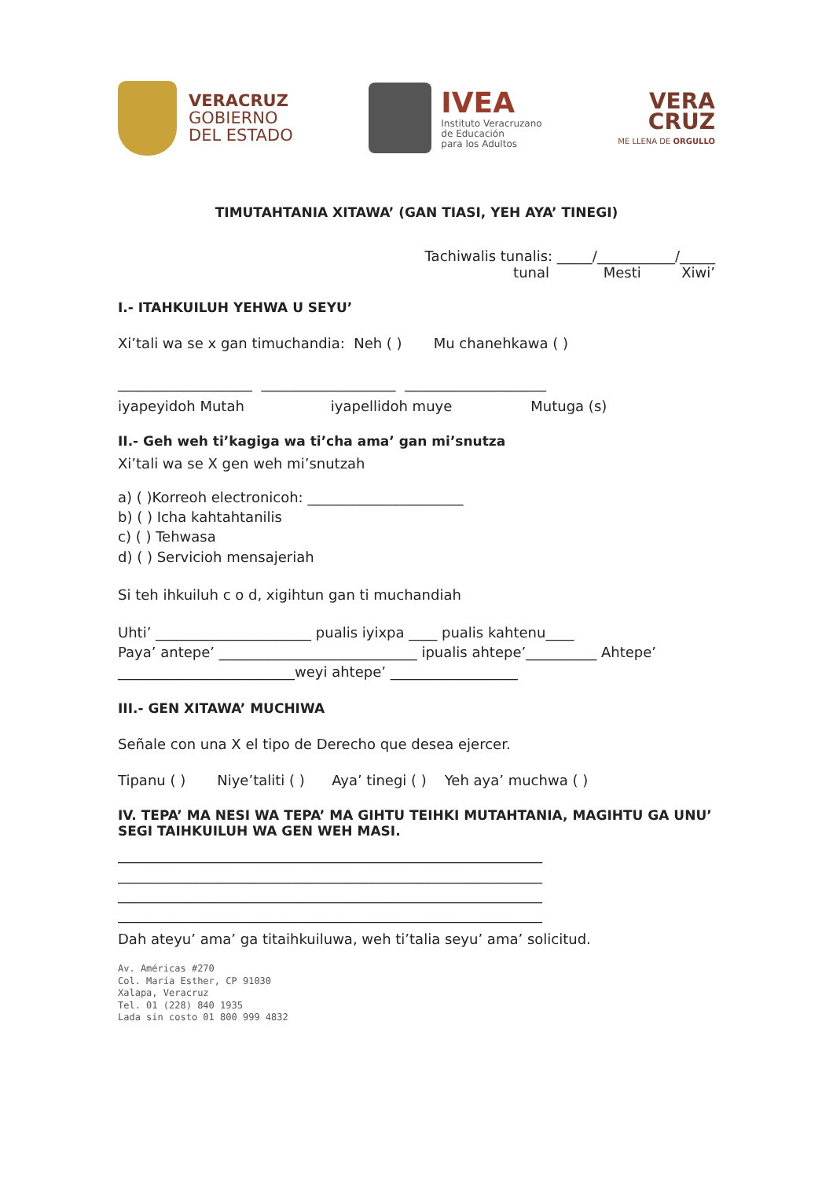VERACRUZ
GOBIERNO
DEL ESTADO
IVEA
Instituto Veracruzano
de Educación
para los Adultos
VERA
CRUZ
ME LLENA DE ORGULLO
TIMUTAHTANIA XITAWA’ (GAN TIASI, YEH AYA’ TINEGI)
Tachiwalis tunalis: _____/___________/_____
tunal Mesti Xiwi’
I.- ITAHKUILUH YEHWA U SEYU’
Xi’tali wa se x gan timuchandia: Neh ( ) Mu chanehkawa ( )
___________________ ___________________ ____________________
iyapeyidoh Mutah iyapellidoh muye Mutuga (s)
II.- Geh weh ti’kagiga wa ti’cha ama’ gan mi’snutza
Xi’tali wa se X gen weh mi’snutzah
a) ( )Korreoh electronicoh: ______________________
b) ( ) Icha kahtahtanilis
c) ( ) Tehwasa
d) ( ) Servicioh mensajeriah
Si teh ihkuiluh c o d, xigihtun gan ti muchandiah
Uhti’ ______________________ pualis iyixpa ____ pualis kahtenu____
Paya’ antepe’ ____________________________ ipualis ahtepe’__________ Ahtepe’
_________________________weyi ahtepe’ __________________
III.- GEN XITAWA’ MUCHIWA
Señale con una X el tipo de Derecho que desea ejercer.
Tipanu ( ) Niye’taliti ( ) Aya’ tinegi ( ) Yeh aya’ muchwa ( )
IV. TEPA’ MA NESI WA TEPA’ MA GIHTU TEIHKI MUTAHTANIA, MAGIHTU GA UNU’ SEGI TAIHKUILUH WA GEN WEH MASI.
____________________________________________________________
____________________________________________________________
____________________________________________________________
____________________________________________________________
Dah ateyu’ ama’ ga titaihkuiluwa, weh ti’talia seyu’ ama’ solicitud.
Av. Américas #270
Col. María Esther, CP 91030
Xalapa, Veracruz
Tel. 01 (228) 840 1935
Lada sin costo 01 800 999 4832